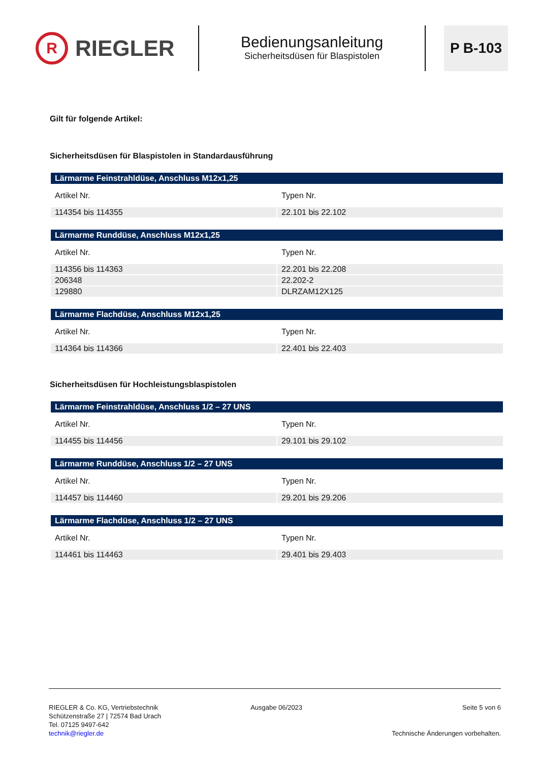R RIEGLER
Bedienungsanleitung
Sicherheitsdüsen für Blaspistolen
P B-103
Gilt für folgende Artikel:
Sicherheitsdüsen für Blaspistolen in Standardausführung
| Lärmarme Feinstrahldüse, Anschluss M12x1,25 | |
| --- | --- |
| Artikel Nr. | Typen Nr. |
| 114354 bis 114355 | 22.101 bis 22.102 |
| Lärmarme Runddüse, Anschluss M12x1,25 | |
| --- | --- |
| Artikel Nr. | Typen Nr. |
| 114356 bis 114363 | 22.201 bis 22.208 |
| 206348 | 22.202-2 |
| 129880 | DLRZAM12X125 |
| Lärmarme Flachdüse, Anschluss M12x1,25 | |
| --- | --- |
| Artikel Nr. | Typen Nr. |
| 114364 bis 114366 | 22.401 bis 22.403 |
Sicherheitsdüsen für Hochleistungsblaspistolen
| Lärmarme Feinstrahldüse, Anschluss 1/2 – 27 UNS | |
| --- | --- |
| Artikel Nr. | Typen Nr. |
| 114455 bis 114456 | 29.101 bis 29.102 |
| Lärmarme Runddüse, Anschluss 1/2 – 27 UNS | |
| --- | --- |
| Artikel Nr. | Typen Nr. |
| 114457 bis 114460 | 29.201 bis 29.206 |
| Lärmarme Flachdüse, Anschluss 1/2 – 27 UNS | |
| --- | --- |
| Artikel Nr. | Typen Nr. |
| 114461 bis 114463 | 29.401 bis 29.403 |
RIEGLER & Co. KG, Vertriebstechnik
Schützenstraße 27 | 72574 Bad Urach
Tel. 07125 9497-642
technik@riegler.de
Ausgabe 06/2023 Seite 5 von 6
Technische Änderungen vorbehalten.